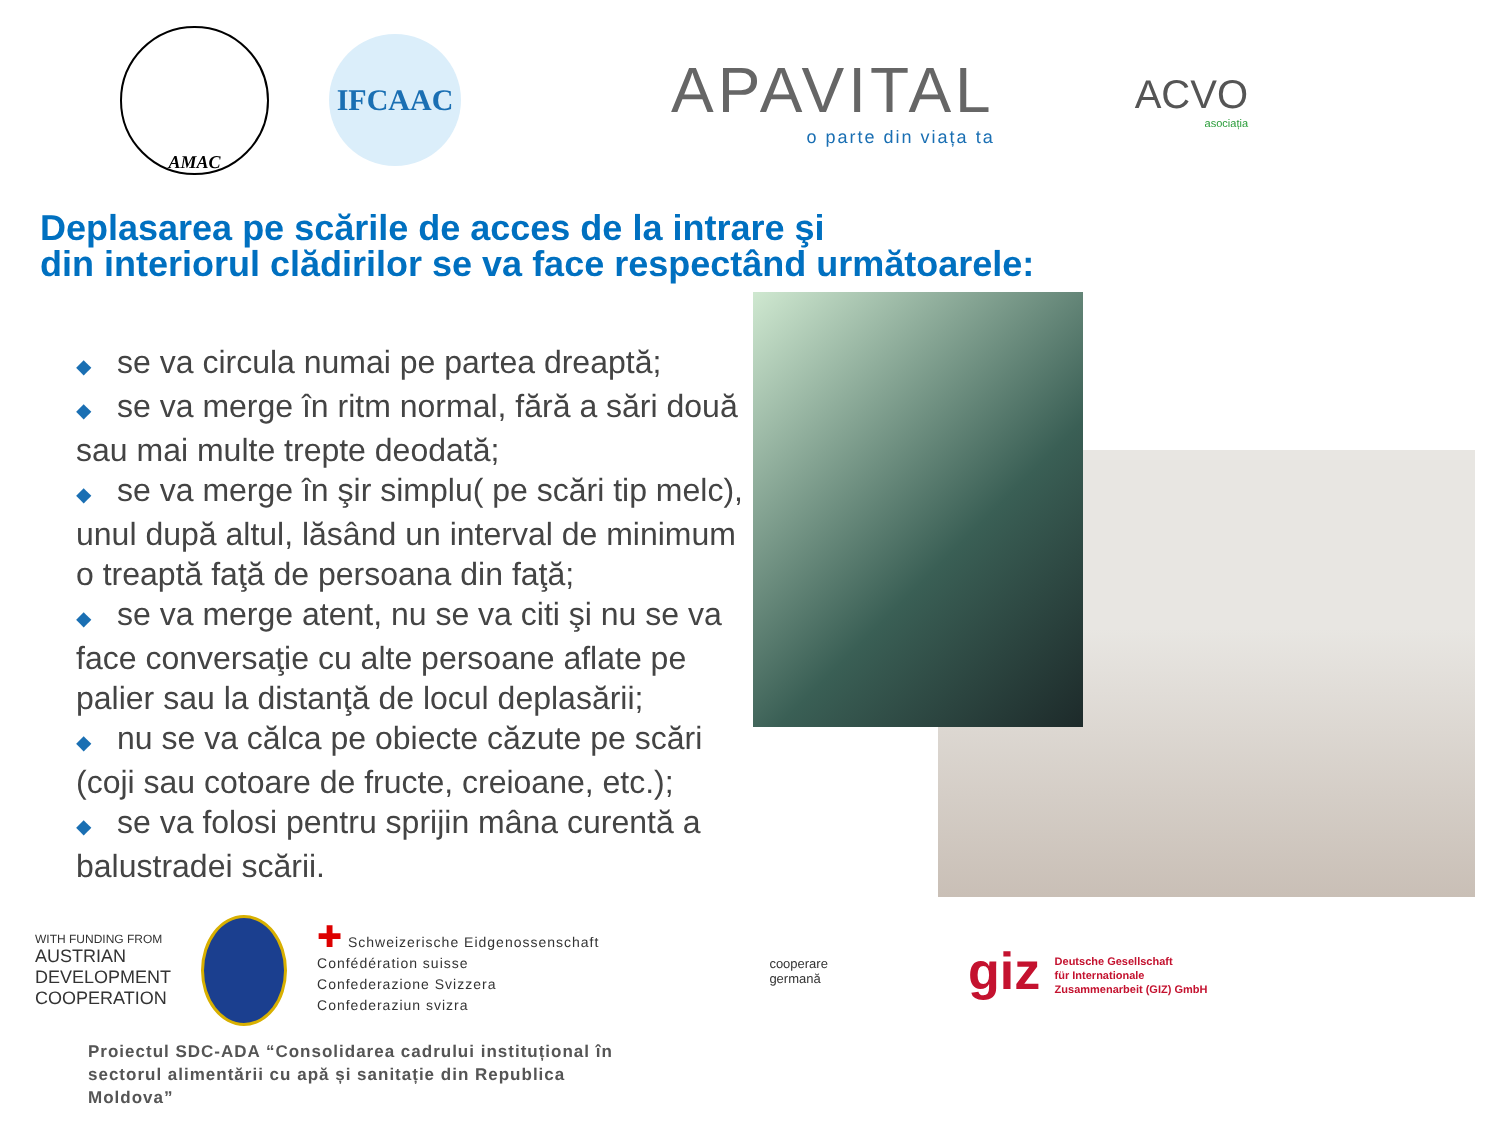AMAC
IFCAAC
APAVITAL
o parte din viața ta
ACVO
asociația
Deplasarea pe scările de acces de la intrare şi
din interiorul clădirilor se va face respectând următoarele:
◆ se va circula numai pe partea dreaptă;
◆ se va merge în ritm normal, fără a sări două sau mai multe trepte deodată;
◆ se va merge în şir simplu( pe scări tip melc), unul după altul, lăsând un interval de minimum o treaptă faţă de persoana din faţă;
◆ se va merge atent, nu se va citi şi nu se va face conversaţie cu alte persoane aflate pe palier sau la distanţă de locul deplasării;
◆ nu se va călca pe obiecte căzute pe scări (coji sau cotoare de fructe, creioane, etc.);
◆ se va folosi pentru sprijin mâna curentă a balustradei scării.
WITH FUNDING FROM
AUSTRIAN
DEVELOPMENT
COOPERATION
✚ Schweizerische Eidgenossenschaft
Confédération suisse
Confederazione Svizzera
Confederaziun svizra
cooperare
germană
giz Deutsche Gesellschaft
für Internationale
Zusammenarbeit (GIZ) GmbH
Proiectul SDC-ADA “Consolidarea cadrului instituțional în
sectorul alimentării cu apă și sanitație din Republica
Moldova”